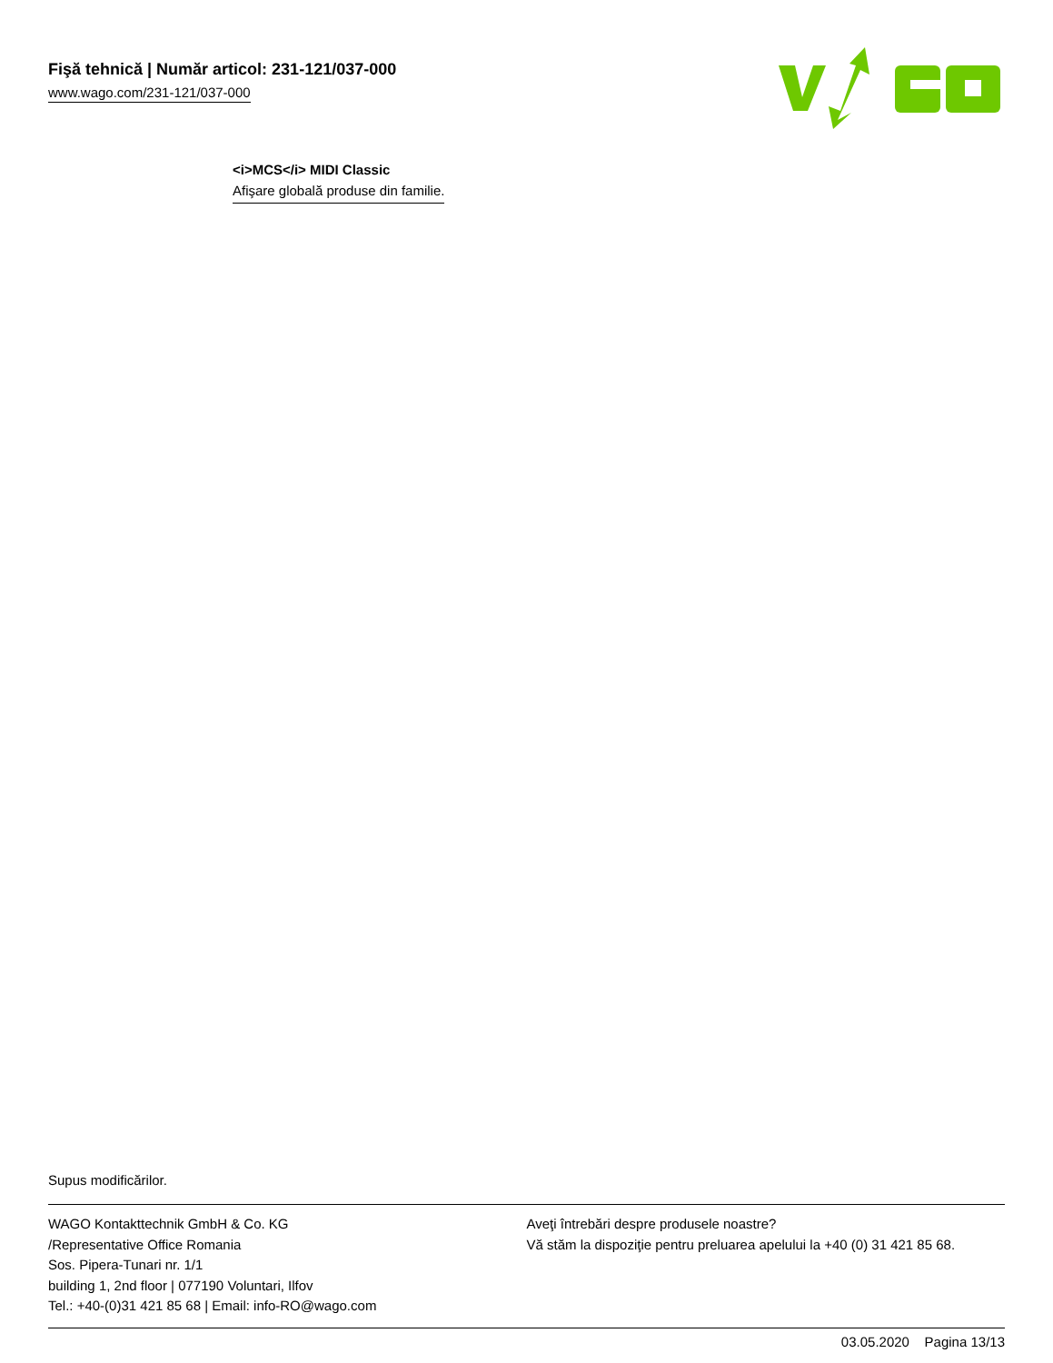Fişă tehnică | Număr articol: 231-121/037-000
www.wago.com/231-121/037-000
<i>MCS</i> MIDI Classic
Afişare globală produse din familie.
Supus modificărilor.
WAGO Kontakttechnik GmbH & Co. KG
/Representative Office Romania
Sos. Pipera-Tunari nr. 1/1
building 1, 2nd floor | 077190 Voluntari, Ilfov
Tel.: +40-(0)31 421 85 68 | Email: info-RO@wago.com
Aveţi întrebări despre produsele noastre?
Vă stăm la dispoziţie pentru preluarea apelului la +40 (0) 31 421 85 68.
03.05.2020 Pagina 13/13